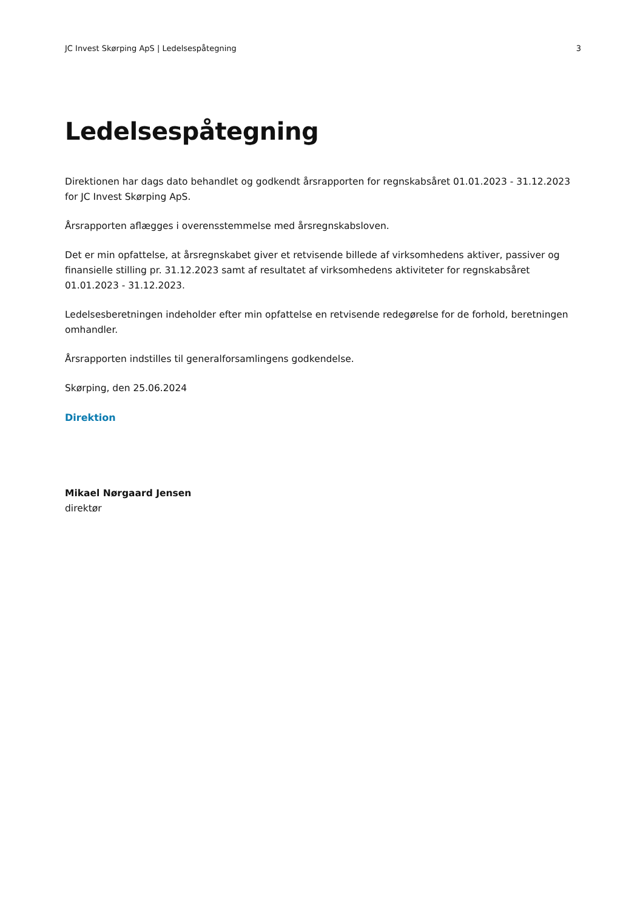JC Invest Skørping ApS | Ledelsespåtegning 3
Ledelsespåtegning
Direktionen har dags dato behandlet og godkendt årsrapporten for regnskabsåret 01.01.2023 - 31.12.2023 for JC Invest Skørping ApS.
Årsrapporten aflægges i overensstemmelse med årsregnskabsloven.
Det er min opfattelse, at årsregnskabet giver et retvisende billede af virksomhedens aktiver, passiver og finansielle stilling pr. 31.12.2023 samt af resultatet af virksomhedens aktiviteter for regnskabsåret 01.01.2023 - 31.12.2023.
Ledelsesberetningen indeholder efter min opfattelse en retvisende redegørelse for de forhold, beretningen omhandler.
Årsrapporten indstilles til generalforsamlingens godkendelse.
Skørping, den 25.06.2024
Direktion
Mikael Nørgaard Jensen
direktør